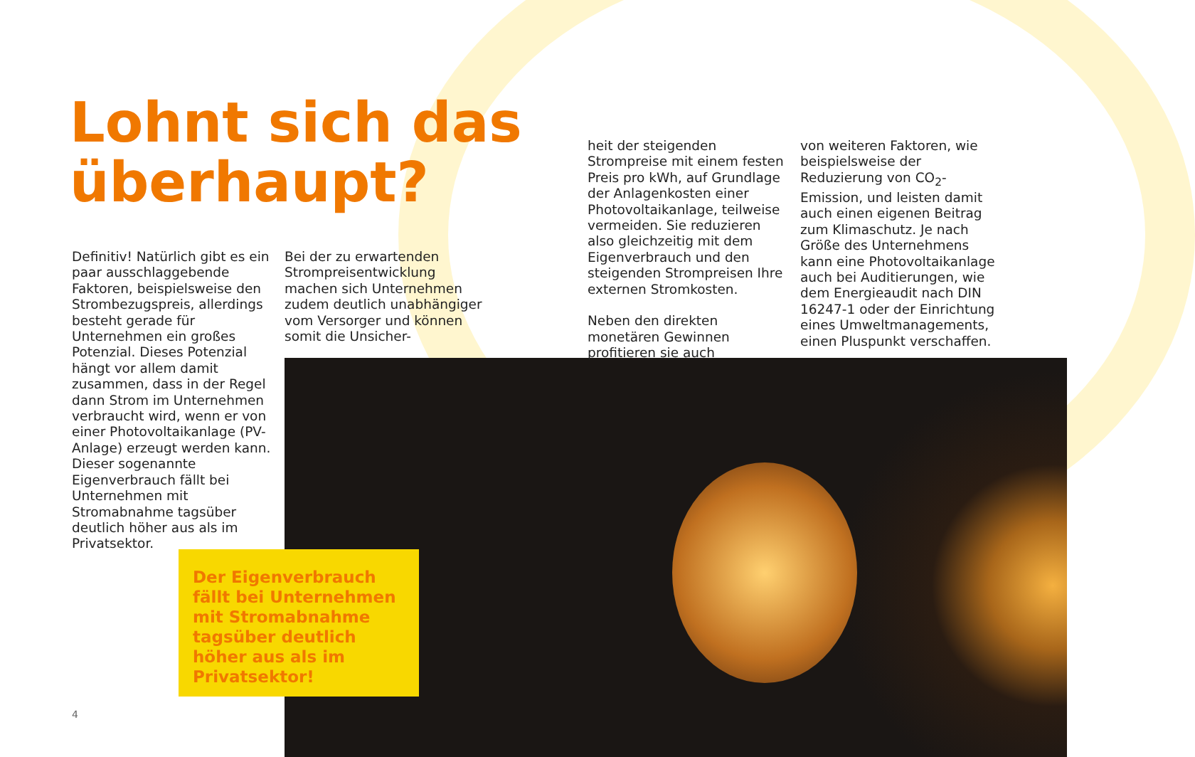Lohnt sich das
überhaupt?
Definitiv! Natürlich gibt es ein paar ausschlaggebende Faktoren, beispielsweise den Strombezugspreis, allerdings besteht gerade für Unternehmen ein großes Potenzial. Dieses Potenzial hängt vor allem damit zusammen, dass in der Regel dann Strom im Unternehmen verbraucht wird, wenn er von einer Photovoltaikanlage (PV-Anlage) erzeugt werden kann. Dieser sogenannte Eigenverbrauch fällt bei Unternehmen mit Stromabnahme tagsüber deutlich höher aus als im Privatsektor.
Bei der zu erwartenden Strompreisentwicklung machen sich Unternehmen zudem deutlich unabhängiger vom Versorger und können somit die Unsicher-
heit der steigenden Strompreise mit einem festen Preis pro kWh, auf Grundlage der Anlagenkosten einer Photovoltaikanlage, teilweise vermeiden. Sie reduzieren also gleichzeitig mit dem Eigenverbrauch und den steigenden Strompreisen Ihre externen Stromkosten.
Neben den direkten monetären Gewinnen profitieren sie auch
von weiteren Faktoren, wie beispielsweise der Reduzierung von CO<sub>2</sub>-Emission, und leisten damit auch einen eigenen Beitrag zum Klimaschutz. Je nach Größe des Unternehmens kann eine Photovoltaikanlage auch bei Auditierungen, wie dem Energieaudit nach DIN 16247-1 oder der Einrichtung eines Umweltmanagements, einen Pluspunkt verschaffen.
Der Eigenverbrauch fällt bei Unternehmen mit Stromabnahme tagsüber deutlich höher aus als im Privatsektor!
4